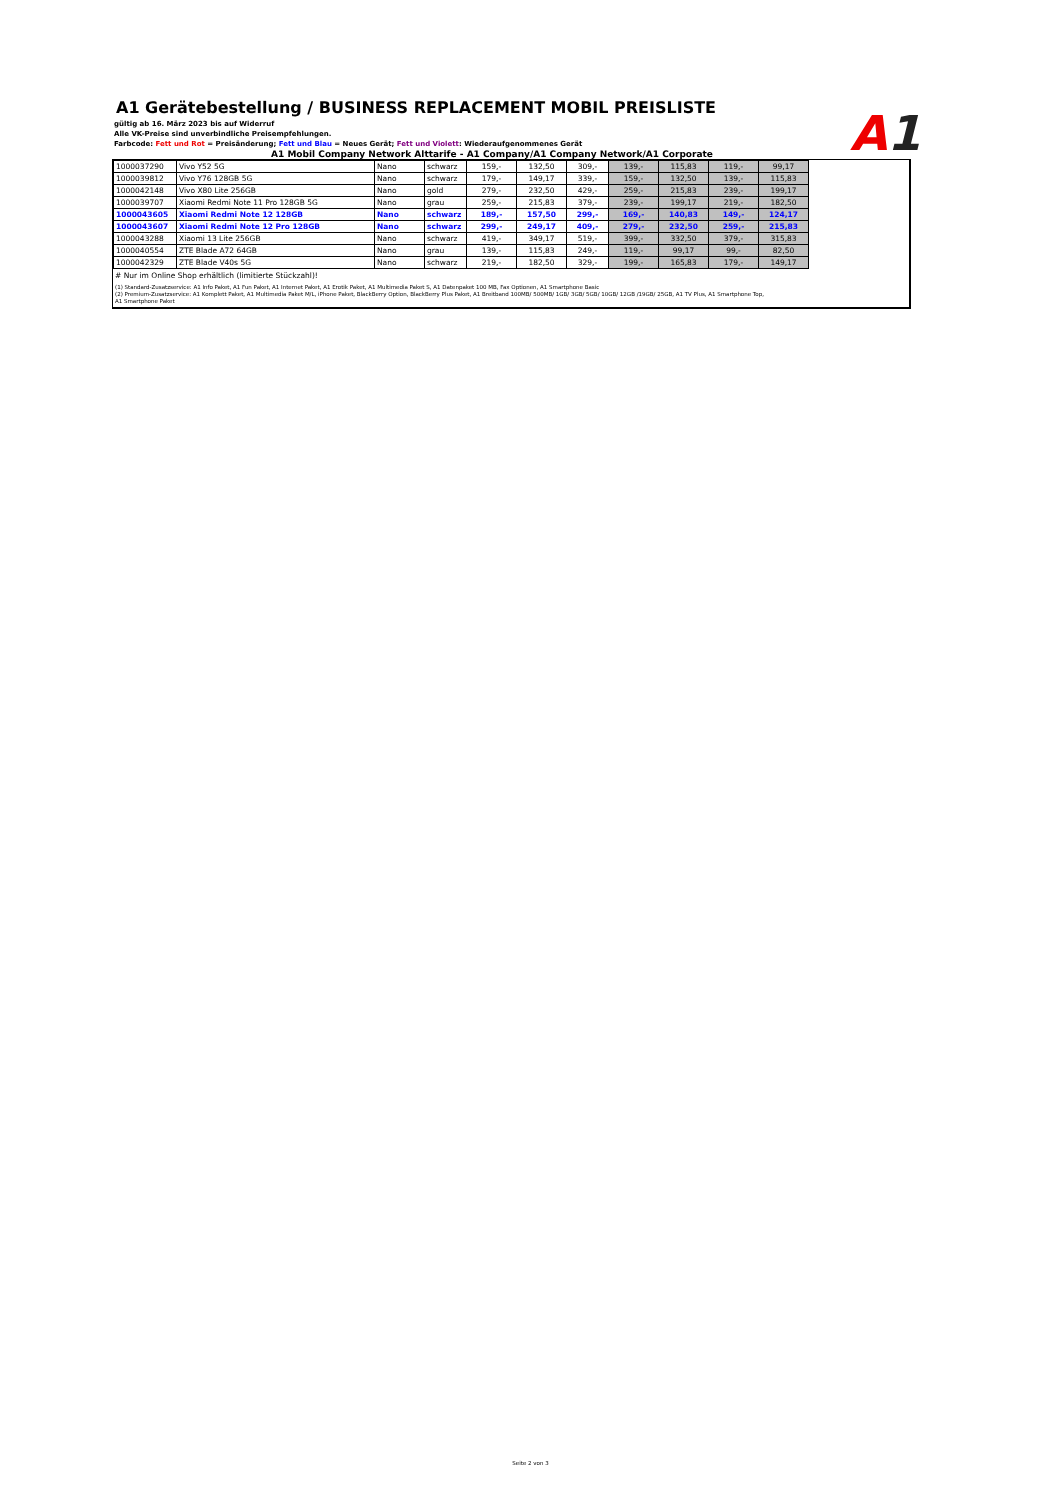A1
A1 Gerätebestellung / BUSINESS REPLACEMENT MOBIL PREISLISTE
gültig ab 16. März 2023 bis auf Widerruf
Alle VK-Preise sind unverbindliche Preisempfehlungen.
Farbcode: Fett und Rot = Preisänderung; Fett und Blau = Neues Gerät; Fett und Violett: Wiederaufgenommenes Gerät
A1 Mobil Company Network Alttarife - A1 Company/A1 Company Network/A1 Corporate
| 1000037290 | Vivo Y52 5G | Nano | schwarz | 159,- | 132,50 | 309,- | 139,- | 115,83 | 119,- | 99,17 |
| 1000039812 | Vivo Y76 128GB 5G | Nano | schwarz | 179,- | 149,17 | 339,- | 159,- | 132,50 | 139,- | 115,83 |
| 1000042148 | Vivo X80 Lite 256GB | Nano | gold | 279,- | 232,50 | 429,- | 259,- | 215,83 | 239,- | 199,17 |
| 1000039707 | Xiaomi Redmi Note 11 Pro 128GB 5G | Nano | grau | 259,- | 215,83 | 379,- | 239,- | 199,17 | 219,- | 182,50 |
| 1000043605 | Xiaomi Redmi Note 12 128GB | Nano | schwarz | 189,- | 157,50 | 299,- | 169,- | 140,83 | 149,- | 124,17 |
| 1000043607 | Xiaomi Redmi Note 12 Pro 128GB | Nano | schwarz | 299,- | 249,17 | 409,- | 279,- | 232,50 | 259,- | 215,83 |
| 1000043288 | Xiaomi 13 Lite 256GB | Nano | schwarz | 419,- | 349,17 | 519,- | 399,- | 332,50 | 379,- | 315,83 |
| 1000040554 | ZTE Blade A72 64GB | Nano | grau | 139,- | 115,83 | 249,- | 119,- | 99,17 | 99,- | 82,50 |
| 1000042329 | ZTE Blade V40s 5G | Nano | schwarz | 219,- | 182,50 | 329,- | 199,- | 165,83 | 179,- | 149,17 |
# Nur im Online Shop erhältlich (limitierte Stückzahl)!
(1) Standard-Zusatzservice: A1 Info Paket, A1 Fun Paket, A1 Internet Paket, A1 Erotik Paket, A1 Multimedia Paket S, A1 Datenpaket 100 MB, Fax Optionen, A1 Smartphone Basic
(2) Premium-Zusatzservice: A1 Komplett Paket, A1 Multimedia Paket M/L, iPhone Paket, BlackBerry Option, BlackBerry Plus Paket, A1 Breitband 100MB/ 500MB/ 1GB/ 3GB/ 5GB/ 10GB/ 12GB /19GB/ 25GB, A1 TV Plus, A1 Smartphone Top,
A1 Smartphone Paket
Seite 2 von 3